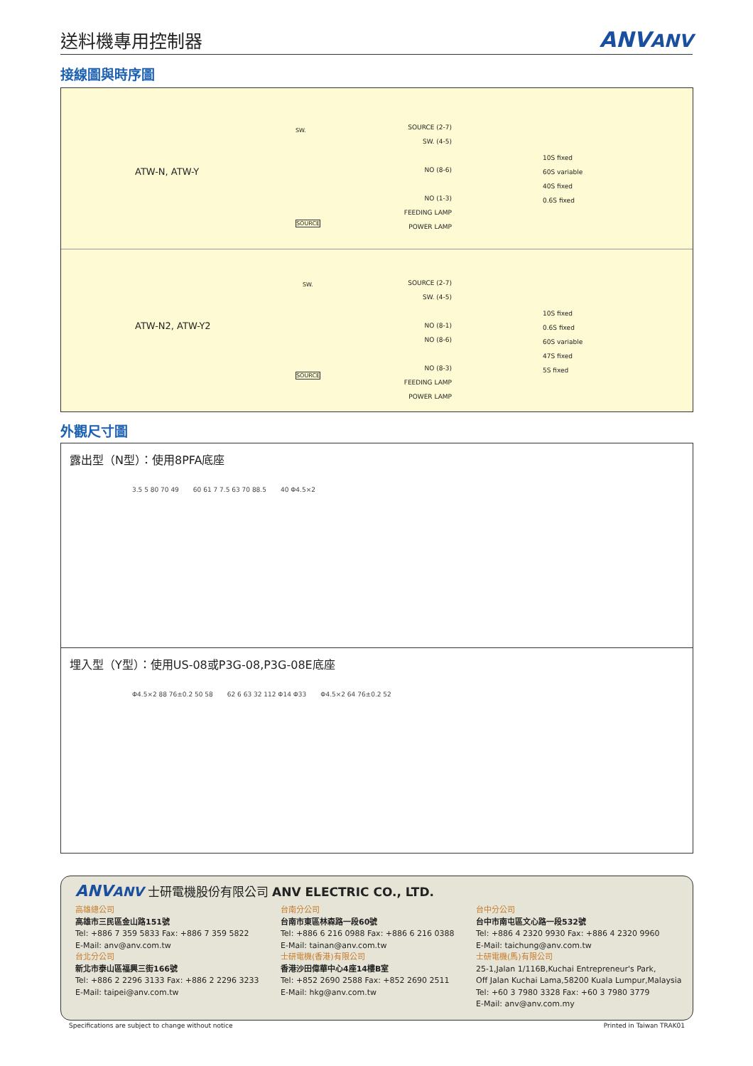送料機專用控制器
ANVANV
接線圖與時序圖
ATW-N, ATW-Y
SW.
SOURCE
SOURCE (2-7)
SW. (4-5)
NO (8-6)
NO (1-3)
FEEDING LAMP
POWER LAMP
10S fixed
60S variable
40S fixed
0.6S fixed
ATW-N2, ATW-Y2
SW.
SOURCE
SOURCE (2-7)
SW. (4-5)
NO (8-1)
NO (8-6)
NO (8-3)
FEEDING LAMP
POWER LAMP
10S fixed
0.6S fixed
60S variable
47S fixed
5S fixed
外觀尺寸圖
露出型（N型）：使用8PFA底座
3.5 5 80 70 49 60 61 7 7.5 63 70 88.5 40 Φ4.5×2
埋入型（Y型）：使用US-08或P3G-08,P3G-08E底座
Φ4.5×2 88 76±0.2 50 58 62 6 63 32 112 Φ14 Φ33 Φ4.5×2 64 76±0.2 52
ANVANV 士研電機股份有限公司 ANV ELECTRIC CO., LTD.
高雄總公司
高雄市三民區金山路151號
Tel: +886 7 359 5833 Fax: +886 7 359 5822
E-Mail: anv@anv.com.tw
台北分公司
新北市泰山區福興三街166號
Tel: +886 2 2296 3133 Fax: +886 2 2296 3233
E-Mail: taipei@anv.com.tw
台南分公司
台南市東區林森路一段60號
Tel: +886 6 216 0988 Fax: +886 6 216 0388
E-Mail: tainan@anv.com.tw
士研電機(香港)有限公司
香港沙田偉華中心4座14樓B室
Tel: +852 2690 2588 Fax: +852 2690 2511
E-Mail: hkg@anv.com.tw
台中分公司
台中市南屯區文心路一段532號
Tel: +886 4 2320 9930 Fax: +886 4 2320 9960
E-Mail: taichung@anv.com.tw
士研電機(馬)有限公司
25-1,Jalan 1/116B,Kuchai Entrepreneur's Park,
Off Jalan Kuchai Lama,58200 Kuala Lumpur,Malaysia
Tel: +60 3 7980 3328 Fax: +60 3 7980 3779
E-Mail: anv@anv.com.my
Specifications are subject to change without notice Printed in Taiwan TRAK01